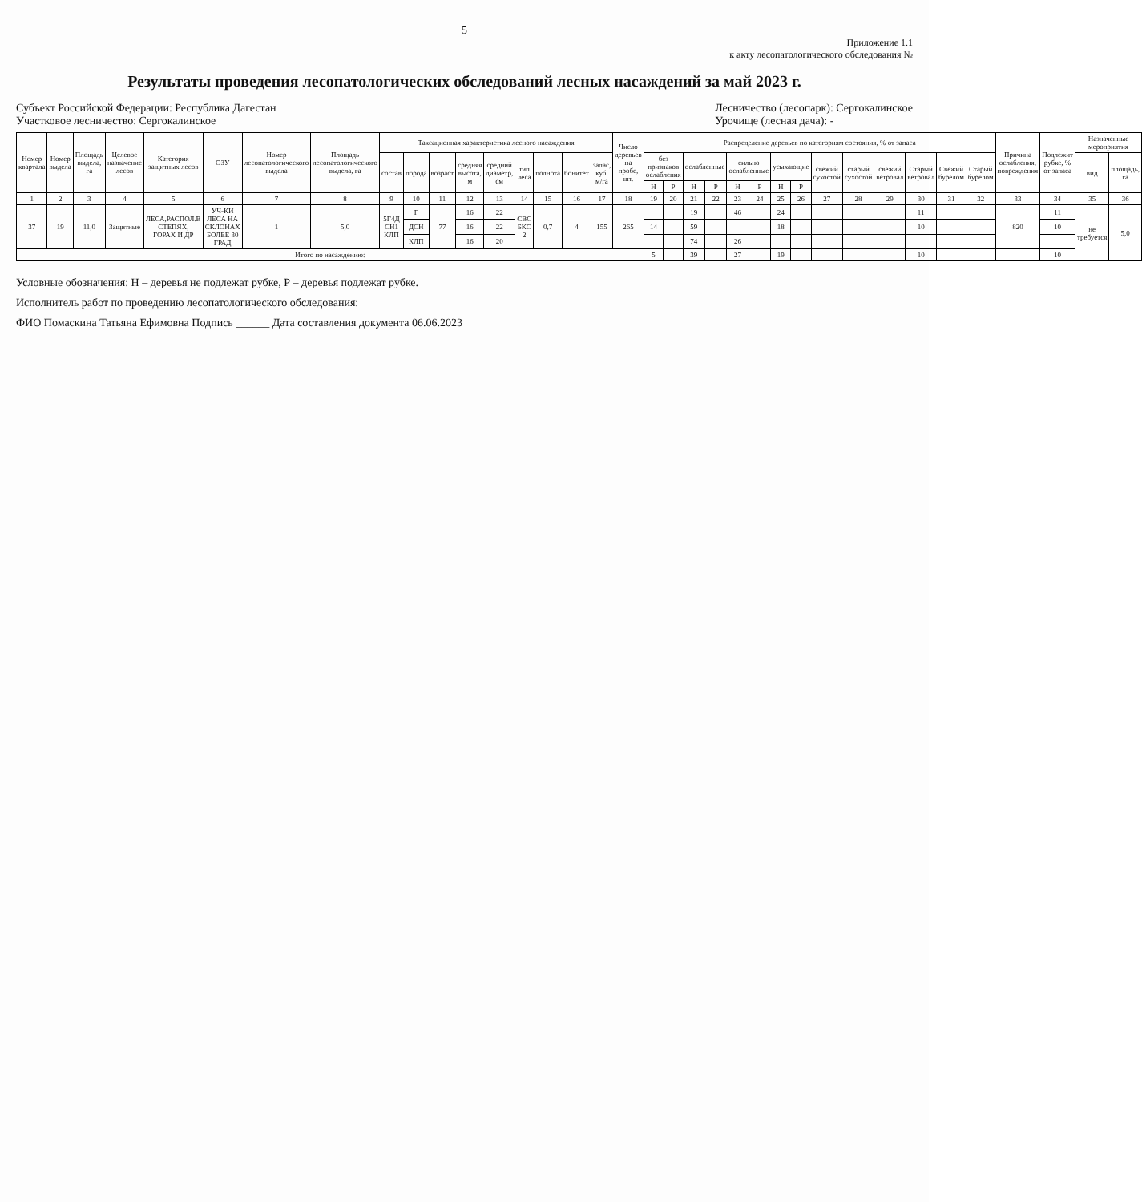5
Приложение 1.1
к акту лесопатологического обследования №
Результаты проведения лесопатологических обследований лесных насаждений за май 2023 г.
Субъект Российской Федерации: Республика Дагестан
Участковое лесничество: Сергокалинское
Лесничество (лесопарк): Сергокалинское
Урочище (лесная дача): -
| Номер квартала | Номер выдела | Площадь выдела, га | Целевое назначение лесов | Категория защитных лесов | ОЗУ | Номер лесопатологического выдела | Площадь лесопатологического выдела, га | Таксационная характеристика лесного насаждения | | | | | | | | | Число деревьев на пробе, шт. | Распределение деревьев по категориям состояния, % от запаса | | | | | | | | | | | | | | Причина ослабления, повреждения | Подлежит рубке, % от запаса | Назначенные мероприятия | |
| --- | --- | --- | --- | --- | --- | --- | --- | --- | --- | --- | --- | --- | --- | --- | --- | --- | --- | --- | --- | --- | --- | --- | --- | --- | --- | --- | --- | --- | --- | --- | --- | --- | --- | --- | --- |
| | | | | | | | | состав | порода | возраст | средняя высота, м | средний диаметр, см | тип леса | полнота | бонитет | запас, куб. м/га | | без признаков ослабления | | ослабленные | | сильно ослабленные | | усыхающие | | свежий сухостой | старый сухостой | свежий ветровал | Старый ветровал | Свежий бурелом | Старый бурелом | | | вид | площадь, га |
| | | | | | | | | | | | | | | | | | | Н | Р | Н | Р | Н | Р | Н | Р | | | | | | | | | | |
| 1 | 2 | 3 | 4 | 5 | 6 | 7 | 8 | 9 | 10 | 11 | 12 | 13 | 14 | 15 | 16 | 17 | 18 | 19 | 20 | 21 | 22 | 23 | 24 | 25 | 26 | 27 | 28 | 29 | 30 | 31 | 32 | 33 | 34 | 35 | 36 |
| 37 | 19 | 11,0 | Защитные | ЛЕСА,РАСПОЛ.В СТЕПЯХ, ГОРАХ И ДР | УЧ-КИ ЛЕСА НА СКЛОНАХ БОЛЕЕ 30 ГРАД | 1 | 5,0 | 5Г4Д СН1 КЛП | Г | 77 | 16 | 22 | СВС БКС 2 | 0,7 | 4 | 155 | 265 | | | 19 | | 46 | | 24 | | | | | 11 | | | 820 | 11 | не требуется | 5,0 |
| | | | | | | | | | ДСН | | 16 | 22 | | | | | | 14 | | 59 | | | | 18 | | | | | 10 | | | | 10 | | |
| | | | | | | | | | КЛП | | 16 | 20 | | | | | | | | 74 | | 26 | | | | | | | | | | | | | |
| Итого по насаждению: | | | | | | | | | | | | | | | | | | 5 | | 39 | | 27 | | 19 | | | | | 10 | | | | 10 | | |
Условные обозначения: Н – деревья не подлежат рубке, Р – деревья подлежат рубке.
Исполнитель работ по проведению лесопатологического обследования:
ФИО Помаскина Татьяна Ефимовна Подпись ______ Дата составления документа 06.06.2023